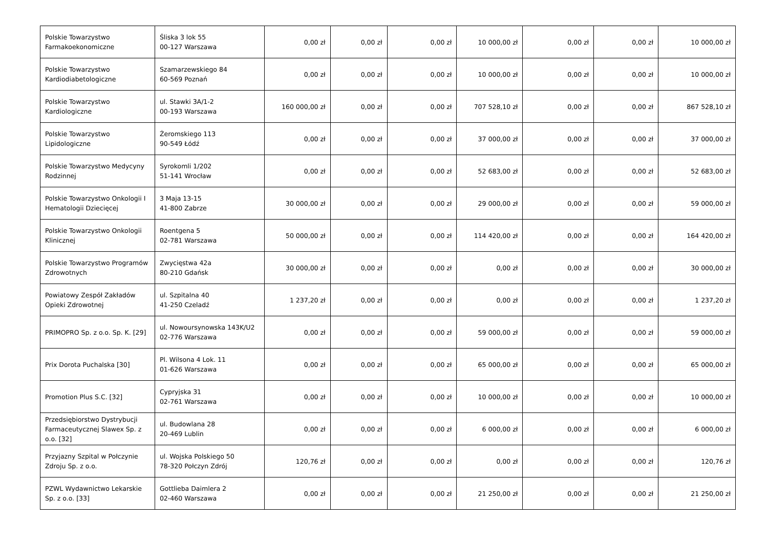| Polskie Towarzystwo Farmakoekonomiczne | Śliska 3 lok 55 00-127 Warszawa | 0,00 zł | 0,00 zł | 0,00 zł | 10 000,00 zł | 0,00 zł | 0,00 zł | 10 000,00 zł |
| Polskie Towarzystwo Kardiodiabetologiczne | Szamarzewskiego 84 60-569 Poznań | 0,00 zł | 0,00 zł | 0,00 zł | 10 000,00 zł | 0,00 zł | 0,00 zł | 10 000,00 zł |
| Polskie Towarzystwo Kardiologiczne | ul. Stawki 3A/1-2 00-193 Warszawa | 160 000,00 zł | 0,00 zł | 0,00 zł | 707 528,10 zł | 0,00 zł | 0,00 zł | 867 528,10 zł |
| Polskie Towarzystwo Lipidologiczne | Żeromskiego 113 90-549 Łódź | 0,00 zł | 0,00 zł | 0,00 zł | 37 000,00 zł | 0,00 zł | 0,00 zł | 37 000,00 zł |
| Polskie Towarzystwo Medycyny Rodzinnej | Syrokomli 1/202 51-141 Wrocław | 0,00 zł | 0,00 zł | 0,00 zł | 52 683,00 zł | 0,00 zł | 0,00 zł | 52 683,00 zł |
| Polskie Towarzystwo Onkologii I Hematologii Dziecięcej | 3 Maja 13-15 41-800 Zabrze | 30 000,00 zł | 0,00 zł | 0,00 zł | 29 000,00 zł | 0,00 zł | 0,00 zł | 59 000,00 zł |
| Polskie Towarzystwo Onkologii Klinicznej | Roentgena 5 02-781 Warszawa | 50 000,00 zł | 0,00 zł | 0,00 zł | 114 420,00 zł | 0,00 zł | 0,00 zł | 164 420,00 zł |
| Polskie Towarzystwo Programów Zdrowotnych | Zwycięstwa 42a 80-210 Gdańsk | 30 000,00 zł | 0,00 zł | 0,00 zł | 0,00 zł | 0,00 zł | 0,00 zł | 30 000,00 zł |
| Powiatowy Zespół Zakładów Opieki Zdrowotnej | ul. Szpitalna 40 41-250 Czeladź | 1 237,20 zł | 0,00 zł | 0,00 zł | 0,00 zł | 0,00 zł | 0,00 zł | 1 237,20 zł |
| PRIMOPRO Sp. z o.o. Sp. K. [29] | ul. Nowoursynowska 143K/U2 02-776 Warszawa | 0,00 zł | 0,00 zł | 0,00 zł | 59 000,00 zł | 0,00 zł | 0,00 zł | 59 000,00 zł |
| Prix Dorota Puchalska [30] | Pl. Wilsona 4 Lok. 11 01-626 Warszawa | 0,00 zł | 0,00 zł | 0,00 zł | 65 000,00 zł | 0,00 zł | 0,00 zł | 65 000,00 zł |
| Promotion Plus S.C. [32] | Cypryjska 31 02-761 Warszawa | 0,00 zł | 0,00 zł | 0,00 zł | 10 000,00 zł | 0,00 zł | 0,00 zł | 10 000,00 zł |
| Przedsiębiorstwo Dystrybucji Farmaceutycznej Slawex Sp. z o.o. [32] | ul. Budowlana 28 20-469 Lublin | 0,00 zł | 0,00 zł | 0,00 zł | 6 000,00 zł | 0,00 zł | 0,00 zł | 6 000,00 zł |
| Przyjazny Szpital w Połczynie Zdroju Sp. z o.o. | ul. Wojska Polskiego 50 78-320 Połczyn Zdrój | 120,76 zł | 0,00 zł | 0,00 zł | 0,00 zł | 0,00 zł | 0,00 zł | 120,76 zł |
| PZWL Wydawnictwo Lekarskie Sp. z o.o. [33] | Gottlieba Daimlera 2 02-460 Warszawa | 0,00 zł | 0,00 zł | 0,00 zł | 21 250,00 zł | 0,00 zł | 0,00 zł | 21 250,00 zł |